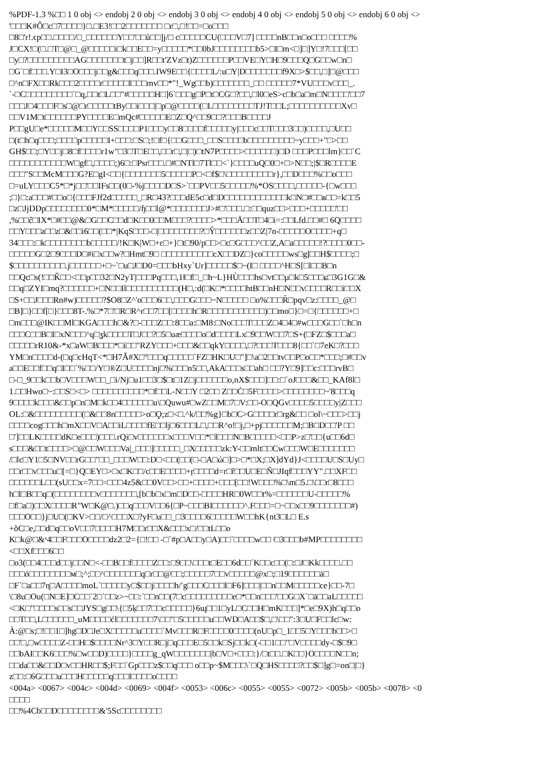%PDF-1.3 %□□ 1 0 obj <> endobj 2 0 obj <> endobj 3 0 obj <> endobj 4 0 obj <> endobj 5 0 obj <> endobj 6 0 obj <>
'□□□K#Ô□c□7□□□□}□.□E3!□□2□□□□□□□ □r□,□!□□=□o□□□
□8□'r!.ϵp□□.□□□□/□_□□□□□□Y□□'□□ů□□]j/□ c□□□□□CU(□□□V□7] □□□□nB□□n□o□□□ □□□□%
J□CX!□(□.□T□@□_@□□□□□i□k□□E□□=y□□□□□*□□0bJ□□□□□□□□b5>□I□m<□]□]Y□!7□□□[□□
□y□?□□□□□□□□□AG□□□□□□□t□j□□]R□□t'ZVz□t)Z□□□□□□P□□VE□Y□H□9□□□Q□G□□w□n□
□G`□f□□□.Y□I3□O□□□j□□g&□□□q□□□.IW9E□□{□□□□L/:u□Y|D□□□□□□□f9X□>$□□,□]□@□□□
□^n□FX□□Rk□□□2□□□□r□□□□□l□□□mv□□*"!_Wg□□b)□□□□□□□_□□ □□□□□7*VU□□□v□□□_.
`-□C□□□□□□□□□`□q,□□t□L□□"#□□□□□H□]6`□□□g□P□t□CG□?□□,□l0□eS>c□b□a□m□N□□□□'□□7
□□□J□4□□□F□s□@□r□□□□□tBy□□i□□□|□p□@□□□□(□L□□□□□□□□TJ!T□□L;□□□□□□□□□□Xv□
□□V1M□t□□□□□□PY□□□□E□mQc#□□□□□E□Z□Q^□□9□□?□□□B□□□□J
P□□gU□e*□□□□□M□□Y□□SS□□□□P1□□□y□□8□□□□f□□□□□y|□□□c□□T□□□3□□)□□□□,□U□□
□(t□h□q□□□;□□□□p□□□□□I+□□□:□S□;!□f□{□□G□□□_□□S□□□□b□□□□□□□□□~y□□□+"□>□□
GH$□□;□Y□□j□8□f□□□□r1w"□3□T□E□□,□□r□,□|□)□tN7P□□□□>□□□□□□)□D □□□P□□□lm}□□`C
□□□□□□□□□□□W□gf□,□□□□;)6□:□Psr□□□.□#□NTl□7Tl□□<`}□□□□uQ□0□+□>N□□;|$□R□□□□E
□□□"S□□McM□□□G?E□gI<□□{□□□□□□□5□□□□□P□<□f$□\□□□□□□□□□r},□□D□□□%□□o□□□
□=uLY□□□C5*□*j□□'□□IFs□□(0□-%j□□□□D□S>`□□PV□□5□□□□□%*OS□□□□,□□□□□-{□w□□□
;□}□:a□□□#□□o□{□□□FJf2d□□□□□_□R□43?□□□dE5c□d□D□□□□□□□□□□□□k□N□#□□в□□=k□□5
□z□JjDDp□□□□□□□□0*□M*□□□□□/ɧ□□l@*□□□□□□□J>#□'□□□.□:□□quz□□>□□□+□□□□□'□□
,%□□ĉ□IX*□#□□@&□G□□C□□d□K□□0□□M□□□?□□□□>*□□□Ä□□T□4□i=:□□Lfd.□□#□ 6Q□□□□
□□Y□□□a□□z□&□□i6□□(□□*|KqS□□□-□|□□□□□□□□?□Ŷ□□□□□□z□□Z|7n-□□□□□O□□□□+q□
34□□□:□k□□□□□□□□b□□□□□/!K□K|W□+ɛ□+}□t□90/p□□>□c□G□□□^□□Z,A□a□□□□□!?□□□□0□□-
□□□□□G□2□9□□□D□#i□x□□w?□Hmt□9□ □□□□□□□□□□cX□□DZ□}co□□□□□ws□gļ□□H$□□□□;□
$□□□□□□□□□□.j□□□□□□+□~`□u□J□D0=□□□bHxy`Ur]□□□□□$□~(I□ □□□□^H□S[□l□□B□n
□□Qc□s(!□□Ǩ□□<□□p□□32□N2yT|□□□Pq□□□,1ƚ□f□_□h~L}HÙ□□□hs□vt□□µ□k□5□□□ɕ□3G1G□&
□□q□ZYI□mq?□□□□□□+□N□□Il□□□□□□□□□□(H□,:d(□K□*□□□□htB□□nH□N□□v□□□□R□□i□□X
□S+□□J□□□Rn#w)□□□□□?$O8□Z^'o□□□6□□,□□□G□□□~N□□□□□ □o%□□□R̈□pqv□z:□□□□_@□
□B]□}□□f[□}□□□8T-.%□*7□'□R□R^r□□7□□[□□□□h□R□□□□□□□□□□□)□□mo□}□=□{□□□□□□+□
□m□□□@IK□□Ml□KGA□□□h□&?□-□□□Z□□:8□□a:□M8:□No□□□T□□□Z□4□4□#w□□□G□□`□h□n
□□□C□□B□I□xN□□□^ɥ□ʓk□□□□T□J□□?□5□uæ□□□□o□d□□□□Lx□9□□W□□7□S+(□FZ□$□□□a□
□□□□□rR10&-*x□aW□B□□□*□i□□"RZY□□□+□□□&□□qkY□□□□,□?□□□T□□□8{□□`□7eK□?□□□
YM□n□□□□d-(□q□cHqT<*□H7Ǎ#X□°□□□q□□□□□`FZ□HK□U□"]□\a□2□□tv□□P□o□□*□□□;□#□□v
a□□E□□f□□q□I□□`%□□/Y□®Z□U□□□□nj□%□□□n5□□,AkA□□□s□□ah□ □□?Y□9]□□c:□□□rvB□
□-□_9□□k□□b□V□□□W□□_□i/Nj□u1□□3□$□t□1Z□j□□□□□□o,nX$□□□]□□:□`oJ□□□&□□_KAf8l□
1.□□Hwo□~:□□S□<□> □□□□□□□□□□*□f□□L-N□□Y □2□□ Z□□Ċ□5F□□□□>□□□□□□□□~'8□□□q
9□□□□k□□□&□□p□n□M□k□□4□□□□□□u\□Quwu#□wZ□□M□7□V:□□-O□QGv□□□□5□□□□y|Z□□□
OL:□&□□□□□□□□□(□&□□8n□□□□□>o□Ϙ;z□<□.^k/□□%g}□b□C>G□□□□r□rg&□□ □ol\~□□□>□□j
□□□□cog□□□h□mX□□V□A□□iL□□□□fE□□lj□6□□□L□,□□R^o!□j,□+pj□□□□□□M;□B□D□□'P □□
□']□□LK□□□□dK□e□□□)□□□.rQi□v□□□□□□x□□□V□□*□l□□□N□B□□□□□<□□P>z□'□□{u□□6d□
s□□□&□□t□□□□>□@□□W□□□Va|_□□□]□□□□□_□X□□□□□zk:Y-□□mlt□□Cw□□□W□E□□□□□□□
/□lc□Y1□5□NV□□rG□□"□□_□□□W□□:D□<□□(□□(□-□A□ώ□]□>□*□X;□X]dYd}J<□□□□U□S□Uy□
□□r□□v□□□u□[=□}Q□EY□>□x□K□□/c□□E□□□□+ŗ□□□□d=r□ř□□U□E□Ñ□JIqf□□□YY".□□XF□□
□□□□□□L□□(sU□□x=7□□=□□□4z5&□□0V□□>□□+□□□□+□□□[□□!W□□□%□\m□5.□\□□r□8□□□
h□l□B□□q□(□□□□□□□□v□□□□□□□,[b□b□x□m□D□□-□□□□HR□0W□□t%=□□□□□□U-□□□□□%
□f□a□)□□X□□□□R"W□K@□.)□□q□□□V□□6{□P~□□□BI□□□□□□^.F□□□=□~□□x□□9□□□□□□□#)
□□□O□□}j□U□(□KV>□□/□^□□□X□?yF□u□□_□3□□□□6□□□□□W□□hK{nt3□L□ E.s
+õC□e,□□d□q□□oV□□7□□□□H7M□□r□□X&□□□x□/□□tL□□o
K□k@□&ˣ4□□F□□□O□□□□dz2□2={□!□□ -□`#p□A□□y□A)□□`□□□□w□□ ʲ□3□□□b#MP□□□□□□□□
<□□Xf□□□6□□
□o3(□□4□□□d□□j□□N□<-□□B□□f□□□□Z□□:□9□□\□□□t□E□□6d□□´K□□c□□(□:□J□Kk□□□□.□□
□□□ó□□□□□□□□м□;^;□□^□□□□□□□q□r□□@□□;□□□□□7□□v□□□□□@x□;□19□□□□□□ȧ□
□F`□a□□7ɳ□A□□□□moL`□□□□□y□$□□j□□□□h/′g□□□C□□□l□F6]□□□|□□n□□M□□□□□ce}□□-7□
\□8u□Ou(□N□E]□C□□`2□`□□z>~□□:`□□n□□(7□c□□□□□□□□□e□*□□n□□□'□□G□X`□ā□□aL□□□□□
<□K□"□□□□s□□s□□JYS□g□□\{□5ķ□□7□□c□□□□□}6ɰ□□1□yL□C□□H□mK□□□]*□e□9X)h□q□□o
□□T□□,L□□□□□□_uM□□□□ćl□□□□□□□7\□□"□5□□□□□u□□WD□A□□$□,□\□□":3□U□F□□lc□w:
À:@□s;□!□□1□]hg□D□Je□X□□□□□u□□□□`Mv□□□R□F□□□□0□□□□(nU□p□_1□□5□Y□□□b□□>□
□□'□,□w□□□□Z-□□H□$□□□□Nr^3□Y□□R□j□q□□□E□5□□k□Sj□□k□(-□□1□□"□V□□□□dy-□$□9□
□□bAI□□K6□□□%□w□□D)□□□□}□□□□g_qW□□□□□□□|b□V□+□□□:}/□t□□.□K□□}O□□□□N□□n;
□□da□□&□□D□v□□HR□□$;F□□`Gp□□□z$□□q□□□ o□□p~$M□□□\`□Q□HS□□□□?□□$□]g□=on□|□}
z□□:□6G□□□u□□□H□□□□□q□□□l□□□□o□□□□
<004a> <0067> <004c> <004d> <0069> <004f> <0053> <006c> <0055> <0055> <0072> <005b> <005b> <0078> <0
□□□□
□□%4Cb□□D□□□□□□□□&'5Sc□□□□□□□□